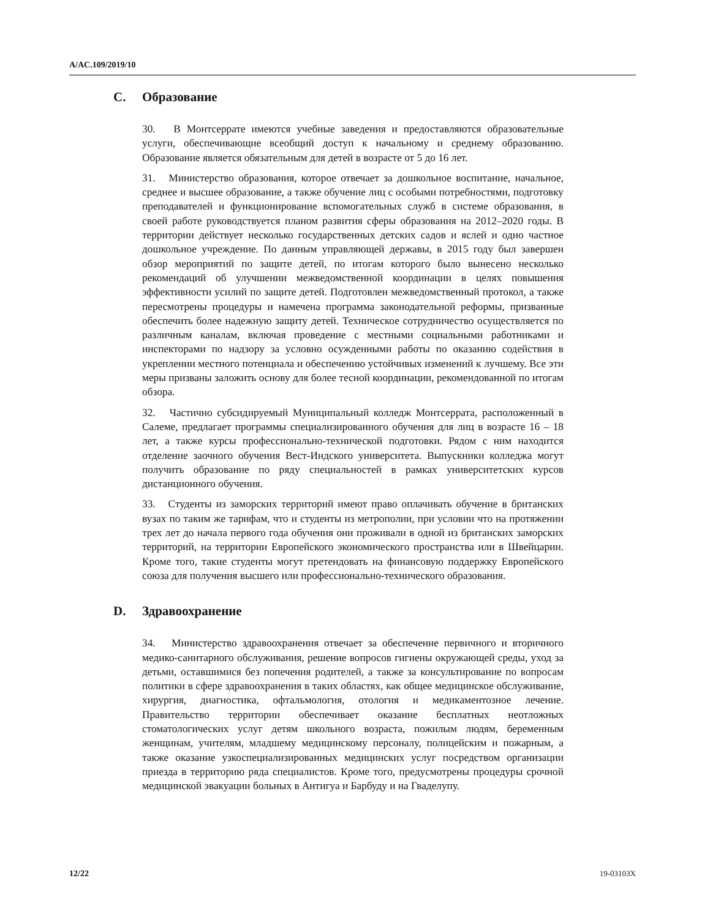A/AC.109/2019/10
C. Образование
30. В Монтсеррате имеются учебные заведения и предоставляются образовательные услуги, обеспечивающие всеобщий доступ к начальному и среднему образованию. Образование является обязательным для детей в возрасте от 5 до 16 лет.
31. Министерство образования, которое отвечает за дошкольное воспитание, начальное, среднее и высшее образование, а также обучение лиц с особыми потребностями, подготовку преподавателей и функционирование вспомогательных служб в системе образования, в своей работе руководствуется планом развития сферы образования на 2012–2020 годы. В территории действует несколько государственных детских садов и яслей и одно частное дошкольное учреждение. По данным управляющей державы, в 2015 году был завершен обзор мероприятий по защите детей, по итогам которого было вынесено несколько рекомендаций об улучшении межведомственной координации в целях повышения эффективности усилий по защите детей. Подготовлен межведомственный протокол, а также пересмотрены процедуры и намечена программа законодательной реформы, призванные обеспечить более надежную защиту детей. Техническое сотрудничество осуществляется по различным каналам, включая проведение с местными социальными работниками и инспекторами по надзору за условно осужденными работы по оказанию содействия в укреплении местного потенциала и обеспечению устойчивых изменений к лучшему. Все эти меры призваны заложить основу для более тесной координации, рекомендованной по итогам обзора.
32. Частично субсидируемый Муниципальный колледж Монтсеррата, расположенный в Салеме, предлагает программы специализированного обучения для лиц в возрасте 16 – 18 лет, а также курсы профессионально-технической подготовки. Рядом с ним находится отделение заочного обучения Вест-Индского университета. Выпускники колледжа могут получить образование по ряду специальностей в рамках университетских курсов дистанционного обучения.
33. Студенты из заморских территорий имеют право оплачивать обучение в британских вузах по таким же тарифам, что и студенты из метрополии, при условии что на протяжении трех лет до начала первого года обучения они проживали в одной из британских заморских территорий, на территории Европейского экономического пространства или в Швейцарии. Кроме того, такие студенты могут претендовать на финансовую поддержку Европейского союза для получения высшего или профессионально-технического образования.
D. Здравоохранение
34. Министерство здравоохранения отвечает за обеспечение первичного и вторичного медико-санитарного обслуживания, решение вопросов гигиены окружающей среды, уход за детьми, оставшимися без попечения родителей, а также за консультирование по вопросам политики в сфере здравоохранения в таких областях, как общее медицинское обслуживание, хирургия, диагностика, офтальмология, отология и медикаментозное лечение. Правительство территории обеспечивает оказание бесплатных неотложных стоматологических услуг детям школьного возраста, пожилым людям, беременным женщинам, учителям, младшему медицинскому персоналу, полицейским и пожарным, а также оказание узкоспециализированных медицинских услуг посредством организации приезда в территорию ряда специалистов. Кроме того, предусмотрены процедуры срочной медицинской эвакуации больных в Антигуа и Барбуду и на Гваделупу.
12/22 19-03103X